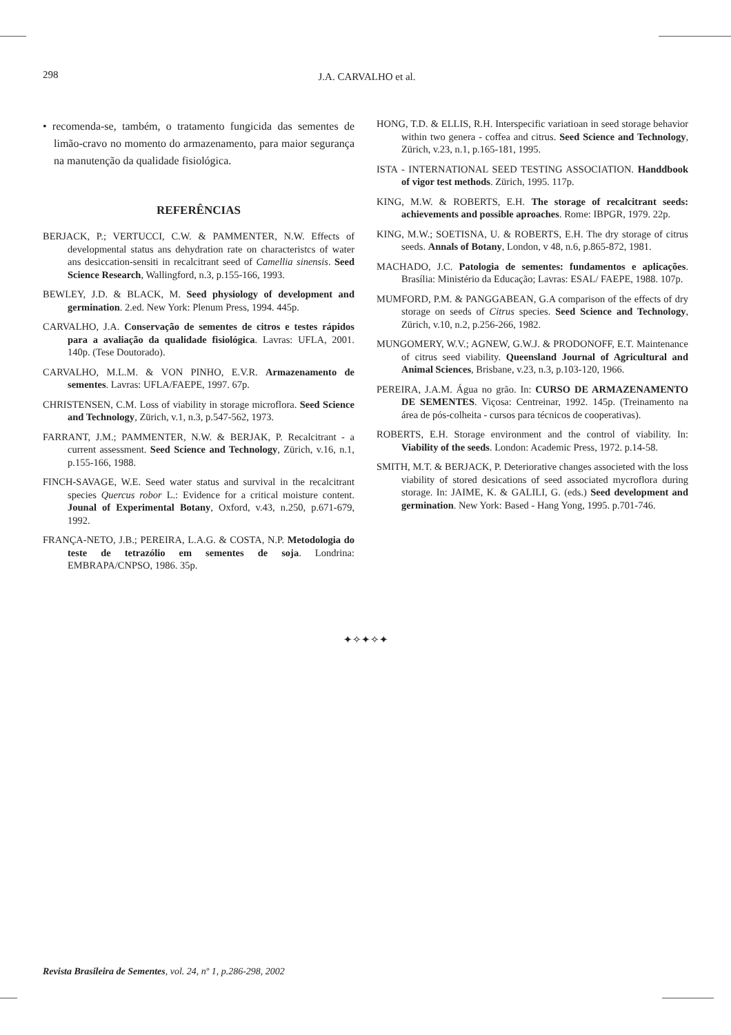298
J.A. CARVALHO et al.
• recomenda-se, também, o tratamento fungicida das sementes de limão-cravo no momento do armazenamento, para maior segurança na manutenção da qualidade fisiológica.
REFERÊNCIAS
BERJACK, P.; VERTUCCI, C.W. & PAMMENTER, N.W. Effects of developmental status ans dehydration rate on characteristcs of water ans desiccation-sensiti in recalcitrant seed of Camellia sinensis. Seed Science Research, Wallingford, n.3, p.155-166, 1993.
BEWLEY, J.D. & BLACK, M. Seed physiology of development and germination. 2.ed. New York: Plenum Press, 1994. 445p.
CARVALHO, J.A. Conservação de sementes de citros e testes rápidos para a avaliação da qualidade fisiológica. Lavras: UFLA, 2001. 140p. (Tese Doutorado).
CARVALHO, M.L.M. & VON PINHO, E.V.R. Armazenamento de sementes. Lavras: UFLA/FAEPE, 1997. 67p.
CHRISTENSEN, C.M. Loss of viability in storage microflora. Seed Science and Technology, Zürich, v.1, n.3, p.547-562, 1973.
FARRANT, J.M.; PAMMENTER, N.W. & BERJAK, P. Recalcitrant - a current assessment. Seed Science and Technology, Zürich, v.16, n.1, p.155-166, 1988.
FINCH-SAVAGE, W.E. Seed water status and survival in the recalcitrant species Quercus robor L.: Evidence for a critical moisture content. Jounal of Experimental Botany, Oxford, v.43, n.250, p.671-679, 1992.
FRANÇA-NETO, J.B.; PEREIRA, L.A.G. & COSTA, N.P. Metodologia do teste de tetrazólio em sementes de soja. Londrina: EMBRAPA/CNPSO, 1986. 35p.
HONG, T.D. & ELLIS, R.H. Interspecific variatioan in seed storage behavior within two genera - coffea and citrus. Seed Science and Technology, Zürich, v.23, n.1, p.165-181, 1995.
ISTA - INTERNATIONAL SEED TESTING ASSOCIATION. Handdbook of vigor test methods. Zürich, 1995. 117p.
KING, M.W. & ROBERTS, E.H. The storage of recalcitrant seeds: achievements and possible aproaches. Rome: IBPGR, 1979. 22p.
KING, M.W.; SOETISNA, U. & ROBERTS, E.H. The dry storage of citrus seeds. Annals of Botany, London, v 48, n.6, p.865-872, 1981.
MACHADO, J.C. Patologia de sementes: fundamentos e aplicações. Brasília: Ministério da Educação; Lavras: ESAL/ FAEPE, 1988. 107p.
MUMFORD, P.M. & PANGGABEAN, G.A comparison of the effects of dry storage on seeds of Citrus species. Seed Science and Technology, Zürich, v.10, n.2, p.256-266, 1982.
MUNGOMERY, W.V.; AGNEW, G.W.J. & PRODONOFF, E.T. Maintenance of citrus seed viability. Queensland Journal of Agricultural and Animal Sciences, Brisbane, v.23, n.3, p.103-120, 1966.
PEREIRA, J.A.M. Água no grão. In: CURSO DE ARMAZENAMENTO DE SEMENTES. Viçosa: Centreinar, 1992. 145p. (Treinamento na área de pós-colheita - cursos para técnicos de cooperativas).
ROBERTS, E.H. Storage environment and the control of viability. In: Viability of the seeds. London: Academic Press, 1972. p.14-58.
SMITH, M.T. & BERJACK, P. Deteriorative changes associeted with the loss viability of stored desications of seed associated mycroflora during storage. In: JAIME, K. & GALILI, G. (eds.) Seed development and germination. New York: Based - Hang Yong, 1995. p.701-746.
✦✧✦✧✦
Revista Brasileira de Sementes, vol. 24, nº 1, p.286-298, 2002